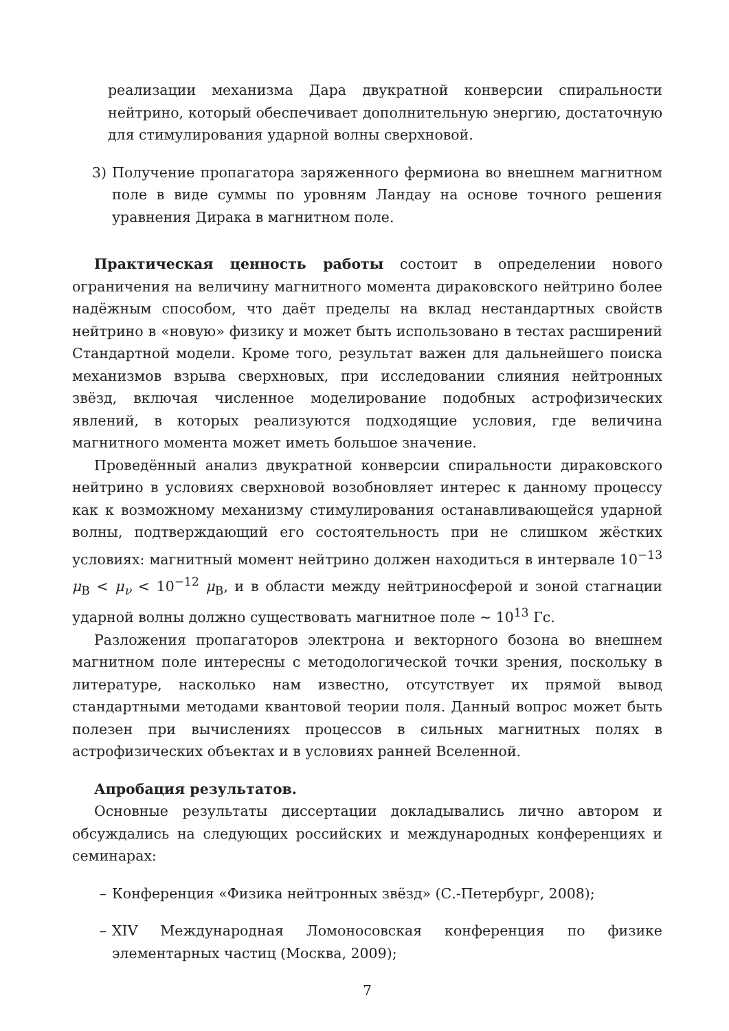реализации механизма Дара двукратной конверсии спиральности нейтрино, который обеспечивает дополнительную энергию, достаточную для стимулирования ударной волны сверхновой.
3) Получение пропагатора заряженного фермиона во внешнем магнитном поле в виде суммы по уровням Ландау на основе точного решения уравнения Дирака в магнитном поле.
Практическая ценность работы состоит в определении нового ограничения на величину магнитного момента дираковского нейтрино более надёжным способом, что даёт пределы на вклад нестандартных свойств нейтрино в «новую» физику и может быть использовано в тестах расширений Стандартной модели. Кроме того, результат важен для дальнейшего поиска механизмов взрыва сверхновых, при исследовании слияния нейтронных звёзд, включая численное моделирование подобных астрофизических явлений, в которых реализуются подходящие условия, где величина магнитного момента может иметь большое значение.
Проведённый анализ двукратной конверсии спиральности дираковского нейтрино в условиях сверхновой возобновляет интерес к данному процессу как к возможному механизму стимулирования останавливающейся ударной волны, подтверждающий его состоятельность при не слишком жёстких условиях: магнитный момент нейтрино должен находиться в интервале 10<sup>−13</sup> μ<sub>B</sub> < μ<sub>ν</sub> < 10<sup>−12</sup> μ<sub>B</sub>, и в области между нейтриносферой и зоной стагнации ударной волны должно существовать магнитное поле ∼ 10<sup>13</sup> Гс.
Разложения пропагаторов электрона и векторного бозона во внешнем магнитном поле интересны с методологической точки зрения, поскольку в литературе, насколько нам известно, отсутствует их прямой вывод стандартными методами квантовой теории поля. Данный вопрос может быть полезен при вычислениях процессов в сильных магнитных полях в астрофизических объектах и в условиях ранней Вселенной.
Апробация результатов.
Основные результаты диссертации докладывались лично автором и обсуждались на следующих российских и международных конференциях и семинарах:
– Конференция «Физика нейтронных звёзд» (С.-Петербург, 2008);
– XIV Международная Ломоносовская конференция по физике элементарных частиц (Москва, 2009);
7